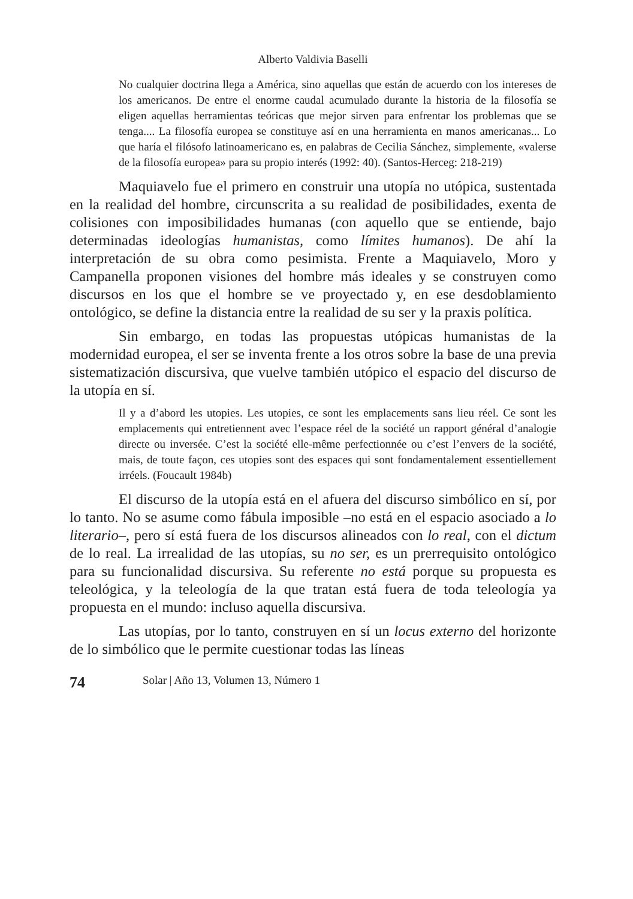Alberto Valdivia Baselli
No cualquier doctrina llega a América, sino aquellas que están de acuerdo con los intereses de los americanos. De entre el enorme caudal acumulado durante la historia de la filosofía se eligen aquellas herramientas teóricas que mejor sirven para enfrentar los problemas que se tenga.... La filosofía europea se constituye así en una herramienta en manos americanas... Lo que haría el filósofo latinoamericano es, en palabras de Cecilia Sánchez, simplemente, «valerse de la filosofía europea» para su propio interés (1992: 40). (Santos-Herceg: 218-219)
Maquiavelo fue el primero en construir una utopía no utópica, sustentada en la realidad del hombre, circunscrita a su realidad de posibilidades, exenta de colisiones con imposibilidades humanas (con aquello que se entiende, bajo determinadas ideologías humanistas, como límites humanos). De ahí la interpretación de su obra como pesimista. Frente a Maquiavelo, Moro y Campanella proponen visiones del hombre más ideales y se construyen como discursos en los que el hombre se ve proyectado y, en ese desdoblamiento ontológico, se define la distancia entre la realidad de su ser y la praxis política.
Sin embargo, en todas las propuestas utópicas humanistas de la modernidad europea, el ser se inventa frente a los otros sobre la base de una previa sistematización discursiva, que vuelve también utópico el espacio del discurso de la utopía en sí.
Il y a d’abord les utopies. Les utopies, ce sont les emplacements sans lieu réel. Ce sont les emplacements qui entretiennent avec l’espace réel de la société un rapport général d’analogie directe ou inversée. C’est la société elle-même perfectionnée ou c’est l’envers de la société, mais, de toute façon, ces utopies sont des espaces qui sont fondamentalement essentiellement irréels. (Foucault 1984b)
El discurso de la utopía está en el afuera del discurso simbólico en sí, por lo tanto. No se asume como fábula imposible –no está en el espacio asociado a lo literario–, pero sí está fuera de los discursos alineados con lo real, con el dictum de lo real. La irrealidad de las utopías, su no ser, es un prerrequisito ontológico para su funcionalidad discursiva. Su referente no está porque su propuesta es teleológica, y la teleología de la que tratan está fuera de toda teleología ya propuesta en el mundo: incluso aquella discursiva.
Las utopías, por lo tanto, construyen en sí un locus externo del horizonte de lo simbólico que le permite cuestionar todas las líneas
74 Solar | Año 13, Volumen 13, Número 1